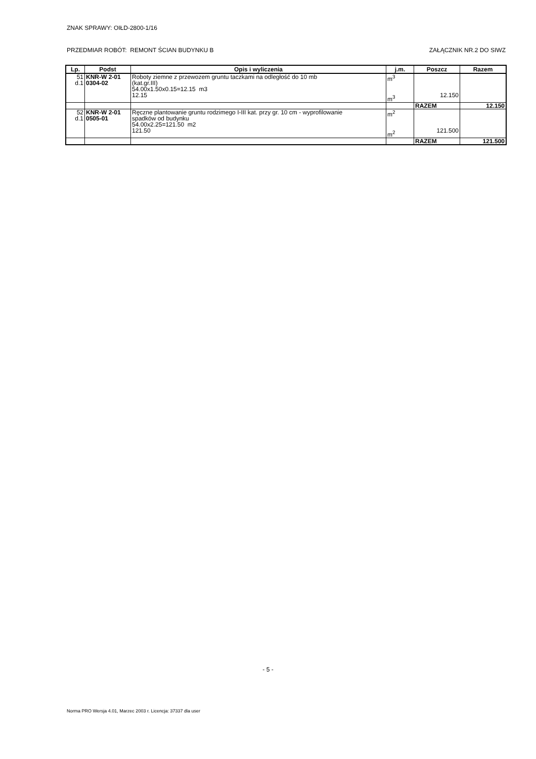ZNAK SPRAWY: OIŁD-2800-1/16
PRZEDMIAR ROBÓT: REMONT ŚCIAN BUDYNKU B ZAŁĄCZNIK NR.2 DO SIWZ
| Lp. | Podst | Opis i wyliczenia | j.m. | Poszcz | Razem |
| --- | --- | --- | --- | --- | --- |
| 51 d.1 | KNR-W 2-01 0304-02 | Roboty ziemne z przewozem gruntu taczkami na odległość do 10 mb (kat.gr.III) 54.00x1.50x0.15=12.15 m3 12.15 | m<sup>3</sup> m<sup>3</sup> | 12.150 | |
| | | | | RAZEM | 12.150 |
| 52 d.1 | KNR-W 2-01 0505-01 | Ręczne plantowanie gruntu rodzimego I-III kat. przy gr. 10 cm - wyprofilowanie spadków od budynku 54.00x2.25=121.50 m2 121.50 | m<sup>2</sup> m<sup>2</sup> | 121.500 | |
| | | | | RAZEM | 121.500 |
- 5 -
Norma PRO Wersja 4.01, Marzec 2003 r. Licencja: 37337 dla user